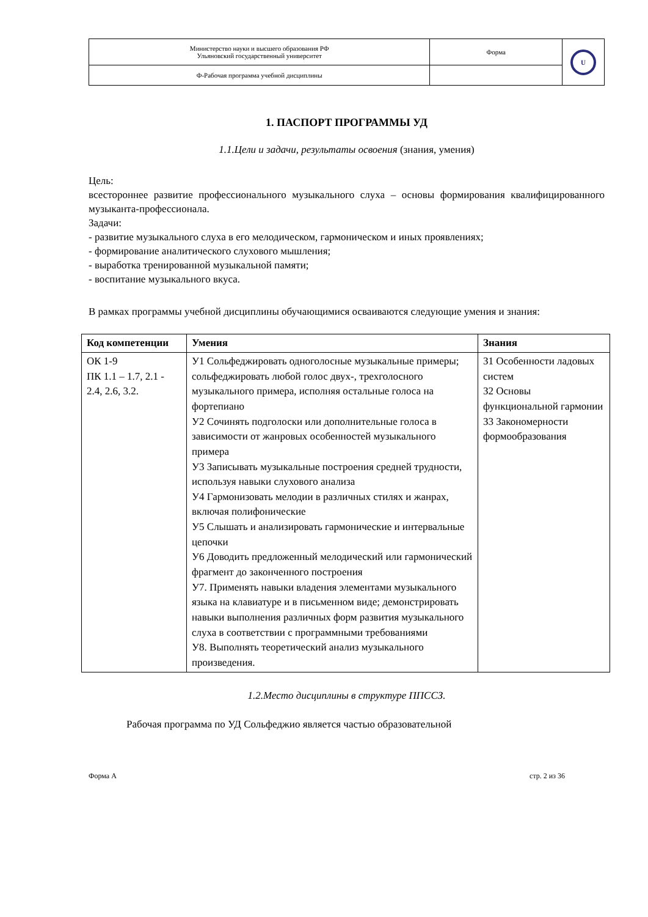| Министерство науки и высшего образования РФ Ульяновский государственный университет | Форма | U |
| Ф-Рабочая программа учебной дисциплины | | |
1. ПАСПОРТ ПРОГРАММЫ УД
1.1.Цели и задачи, результаты освоения (знания, умения)
Цель:
всестороннее развитие профессионального музыкального слуха – основы формирования квалифицированного музыканта-профессионала.
Задачи:
- развитие музыкального слуха в его мелодическом, гармоническом и иных проявлениях;
- формирование аналитического слухового мышления;
- выработка тренированной музыкальной памяти;
- воспитание музыкального вкуса.
В рамках программы учебной дисциплины обучающимися осваиваются следующие умения и знания:
| Код компетенции | Умения | Знания |
| --- | --- | --- |
| ОК 1-9 ПК 1.1 – 1.7, 2.1 - 2.4, 2.6, 3.2. | У1 Сольфеджировать одноголосные музыкальные примеры; сольфеджировать любой голос двух-, трехголосного музыкального примера, исполняя остальные голоса на фортепиано У2 Сочинять подголоски или дополнительные голоса в зависимости от жанровых особенностей музыкального примера У3 Записывать музыкальные построения средней трудности, используя навыки слухового анализа У4 Гармонизовать мелодии в различных стилях и жанрах, включая полифонические У5 Слышать и анализировать гармонические и интервальные цепочки У6 Доводить предложенный мелодический или гармонический фрагмент до законченного построения У7. Применять навыки владения элементами музыкального языка на клавиатуре и в письменном виде; демонстрировать навыки выполнения различных форм развития музыкального слуха в соответствии с программными требованиями У8. Выполнять теоретический анализ музыкального произведения. | З1 Особенности ладовых систем З2 Основы функциональной гармонии З3 Закономерности формообразования |
1.2.Место дисциплины в структуре ППССЗ.
Рабочая программа по УД Сольфеджио является частью образовательной
Форма А стр. 2 из 36